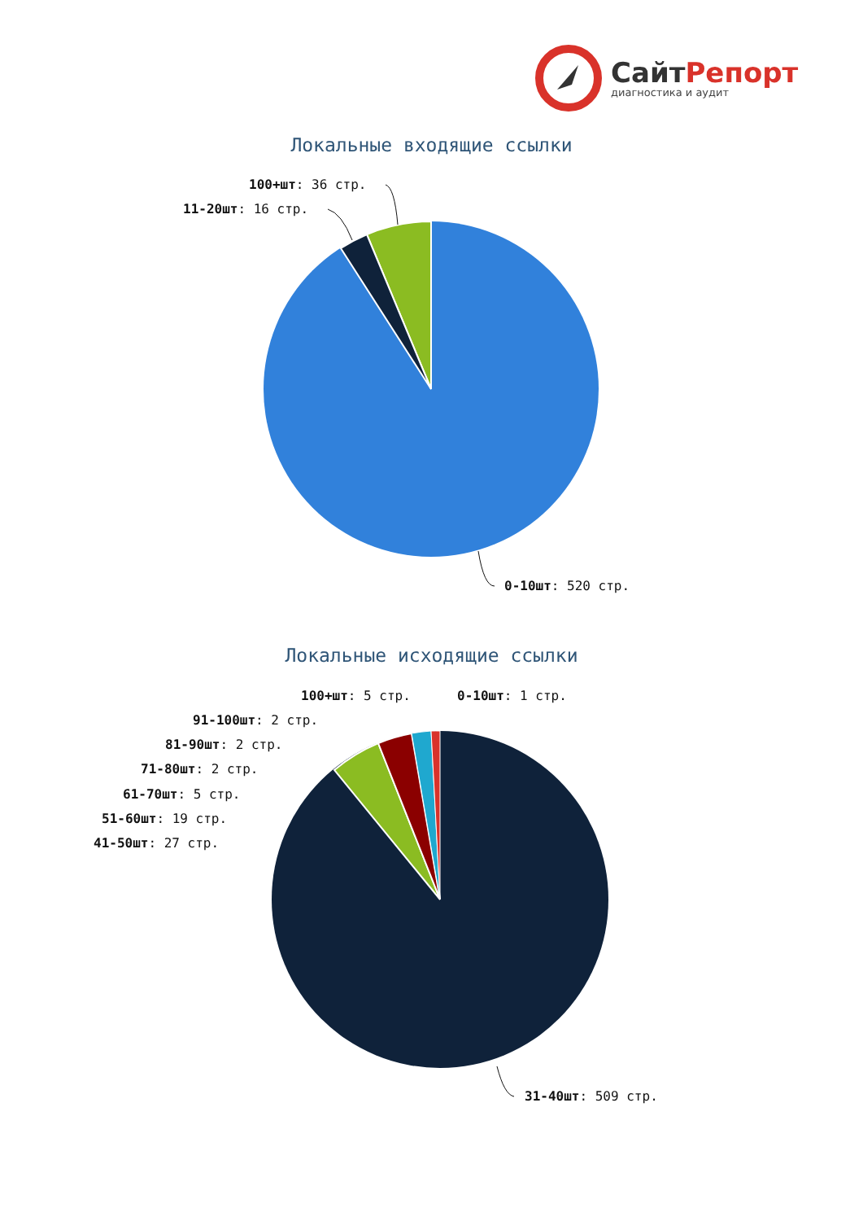СайтРепорт
диагностика и аудит
Локальные входящие ссылки
100+шт: 36 стр.
11-20шт: 16 стр.
0-10шт: 520 стр.
Локальные исходящие ссылки
100+шт: 5 стр. 0-10шт: 1 стр.
91-100шт: 2 стр.
81-90шт: 2 стр.
71-80шт: 2 стр.
61-70шт: 5 стр.
51-60шт: 19 стр.
41-50шт: 27 стр.
31-40шт: 509 стр.